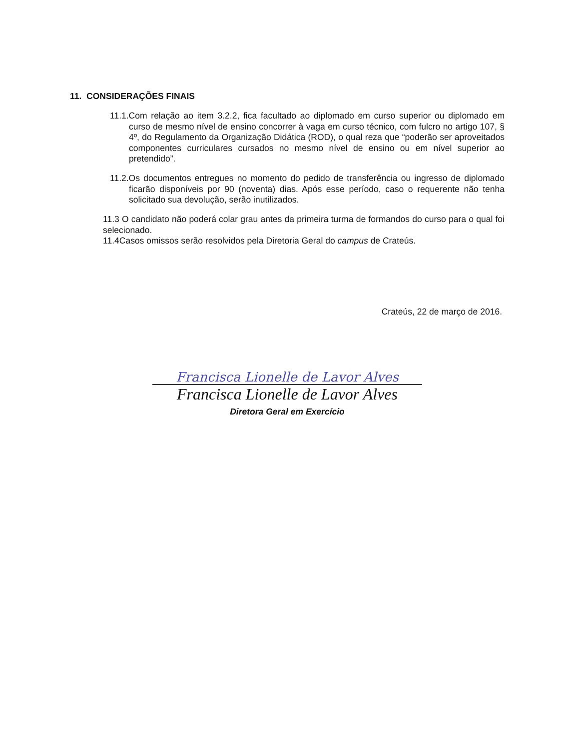11. CONSIDERAÇÕES FINAIS
11.1.Com relação ao item 3.2.2, fica facultado ao diplomado em curso superior ou diplomado em curso de mesmo nível de ensino concorrer à vaga em curso técnico, com fulcro no artigo 107, § 4º, do Regulamento da Organização Didática (ROD), o qual reza que “poderão ser aproveitados componentes curriculares cursados no mesmo nível de ensino ou em nível superior ao pretendido”.
11.2.Os documentos entregues no momento do pedido de transferência ou ingresso de diplomado ficarão disponíveis por 90 (noventa) dias. Após esse período, caso o requerente não tenha solicitado sua devolução, serão inutilizados.
11.3 O candidato não poderá colar grau antes da primeira turma de formandos do curso para o qual foi selecionado.
11.4Casos omissos serão resolvidos pela Diretoria Geral do campus de Crateús.
Crateús, 22 de março de 2016.
Francisca Lionelle de Lavor Alves
Francisca Lionelle de Lavor Alves
Diretora Geral em Exercício